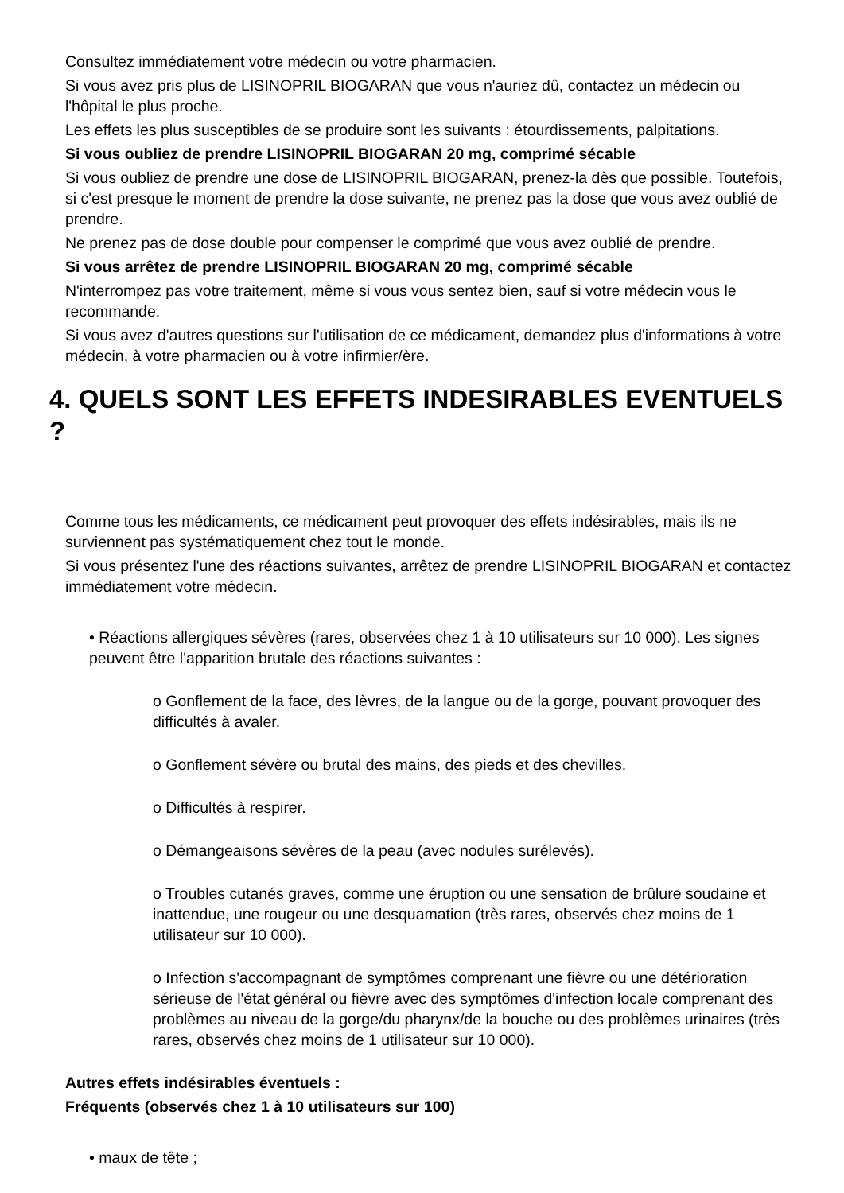Consultez immédiatement votre médecin ou votre pharmacien.
Si vous avez pris plus de LISINOPRIL BIOGARAN que vous n'auriez dû, contactez un médecin ou l'hôpital le plus proche.
Les effets les plus susceptibles de se produire sont les suivants : étourdissements, palpitations.
Si vous oubliez de prendre LISINOPRIL BIOGARAN 20 mg, comprimé sécable
Si vous oubliez de prendre une dose de LISINOPRIL BIOGARAN, prenez-la dès que possible. Toutefois, si c'est presque le moment de prendre la dose suivante, ne prenez pas la dose que vous avez oublié de prendre.
Ne prenez pas de dose double pour compenser le comprimé que vous avez oublié de prendre.
Si vous arrêtez de prendre LISINOPRIL BIOGARAN 20 mg, comprimé sécable
N'interrompez pas votre traitement, même si vous vous sentez bien, sauf si votre médecin vous le recommande.
Si vous avez d'autres questions sur l'utilisation de ce médicament, demandez plus d'informations à votre médecin, à votre pharmacien ou à votre infirmier/ère.
4. QUELS SONT LES EFFETS INDESIRABLES EVENTUELS ?
Comme tous les médicaments, ce médicament peut provoquer des effets indésirables, mais ils ne surviennent pas systématiquement chez tout le monde.
Si vous présentez l'une des réactions suivantes, arrêtez de prendre LISINOPRIL BIOGARAN et contactez immédiatement votre médecin.
• Réactions allergiques sévères (rares, observées chez 1 à 10 utilisateurs sur 10 000). Les signes peuvent être l'apparition brutale des réactions suivantes :
o Gonflement de la face, des lèvres, de la langue ou de la gorge, pouvant provoquer des difficultés à avaler.
o Gonflement sévère ou brutal des mains, des pieds et des chevilles.
o Difficultés à respirer.
o Démangeaisons sévères de la peau (avec nodules surélevés).
o Troubles cutanés graves, comme une éruption ou une sensation de brûlure soudaine et inattendue, une rougeur ou une desquamation (très rares, observés chez moins de 1 utilisateur sur 10 000).
o Infection s'accompagnant de symptômes comprenant une fièvre ou une détérioration sérieuse de l'état général ou fièvre avec des symptômes d'infection locale comprenant des problèmes au niveau de la gorge/du pharynx/de la bouche ou des problèmes urinaires (très rares, observés chez moins de 1 utilisateur sur 10 000).
Autres effets indésirables éventuels :
Fréquents (observés chez 1 à 10 utilisateurs sur 100)
• maux de tête ;